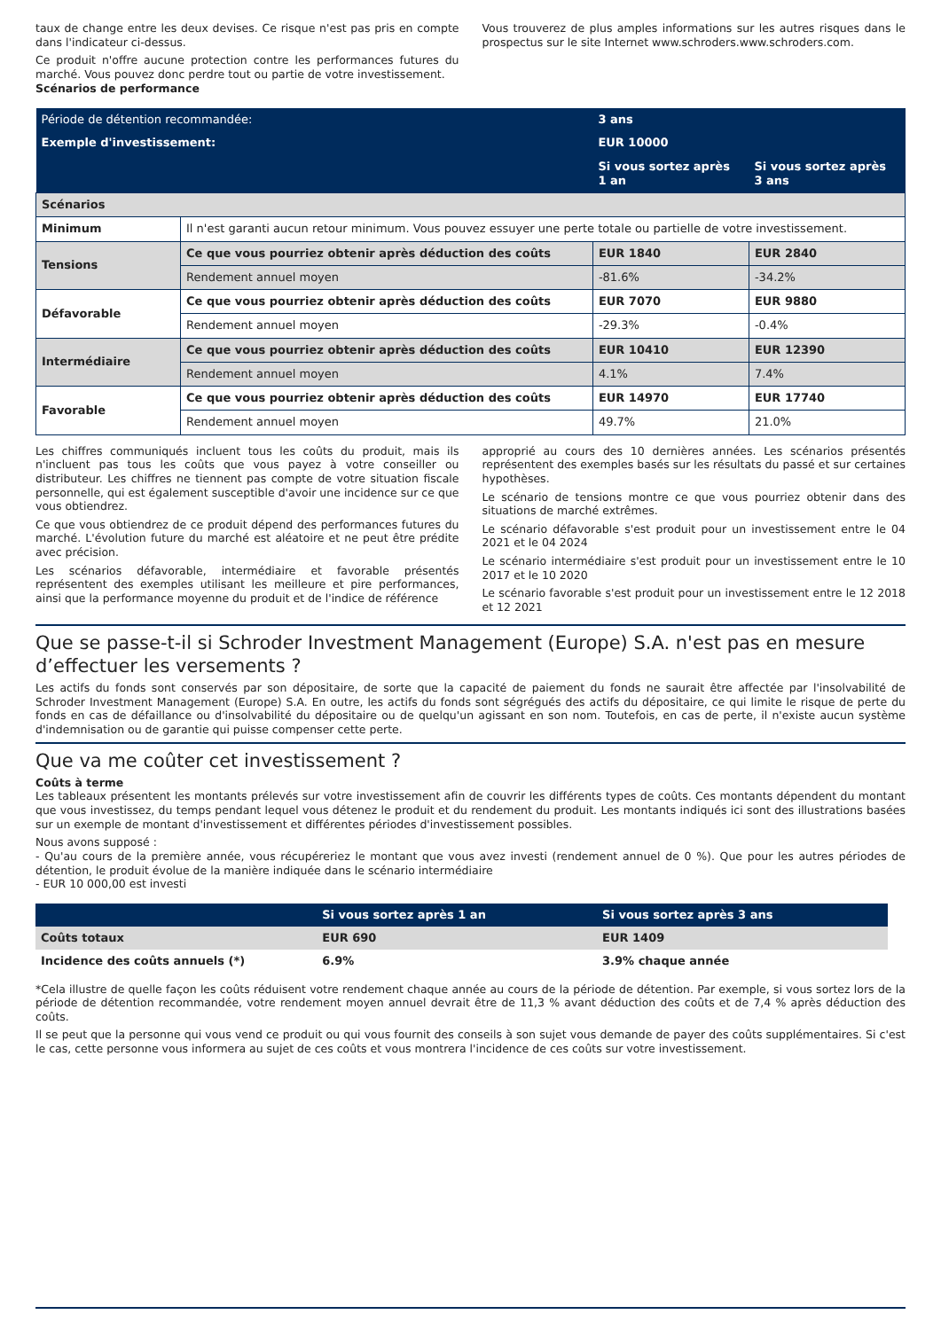taux de change entre les deux devises. Ce risque n'est pas pris en compte dans l'indicateur ci-dessus.
Ce produit n'offre aucune protection contre les performances futures du marché. Vous pouvez donc perdre tout ou partie de votre investissement.
Scénarios de performance
Vous trouverez de plus amples informations sur les autres risques dans le prospectus sur le site Internet www.schroders.www.schroders.com.
| Période de détention recommandée: | | 3 ans | |
| Exemple d'investissement: | | EUR 10000 | |
| | | Si vous sortez après 1 an | Si vous sortez après 3 ans |
| Scénarios | | | |
| Minimum | Il n'est garanti aucun retour minimum. Vous pouvez essuyer une perte totale ou partielle de votre investissement. | | |
| Tensions | Ce que vous pourriez obtenir après déduction des coûts | EUR 1840 | EUR 2840 |
| | Rendement annuel moyen | -81.6% | -34.2% |
| Défavorable | Ce que vous pourriez obtenir après déduction des coûts | EUR 7070 | EUR 9880 |
| | Rendement annuel moyen | -29.3% | -0.4% |
| Intermédiaire | Ce que vous pourriez obtenir après déduction des coûts | EUR 10410 | EUR 12390 |
| | Rendement annuel moyen | 4.1% | 7.4% |
| Favorable | Ce que vous pourriez obtenir après déduction des coûts | EUR 14970 | EUR 17740 |
| | Rendement annuel moyen | 49.7% | 21.0% |
Les chiffres communiqués incluent tous les coûts du produit, mais ils n'incluent pas tous les coûts que vous payez à votre conseiller ou distributeur. Les chiffres ne tiennent pas compte de votre situation fiscale personnelle, qui est également susceptible d'avoir une incidence sur ce que vous obtiendrez.
Ce que vous obtiendrez de ce produit dépend des performances futures du marché. L'évolution future du marché est aléatoire et ne peut être prédite avec précision.
Les scénarios défavorable, intermédiaire et favorable présentés représentent des exemples utilisant les meilleure et pire performances, ainsi que la performance moyenne du produit et de l'indice de référence
approprié au cours des 10 dernières années. Les scénarios présentés représentent des exemples basés sur les résultats du passé et sur certaines hypothèses.
Le scénario de tensions montre ce que vous pourriez obtenir dans des situations de marché extrêmes.
Le scénario défavorable s'est produit pour un investissement entre le 04 2021 et le 04 2024
Le scénario intermédiaire s'est produit pour un investissement entre le 10 2017 et le 10 2020
Le scénario favorable s'est produit pour un investissement entre le 12 2018 et 12 2021
Que se passe-t-il si Schroder Investment Management (Europe) S.A. n'est pas en mesure d’effectuer les versements ?
Les actifs du fonds sont conservés par son dépositaire, de sorte que la capacité de paiement du fonds ne saurait être affectée par l'insolvabilité de Schroder Investment Management (Europe) S.A. En outre, les actifs du fonds sont ségrégués des actifs du dépositaire, ce qui limite le risque de perte du fonds en cas de défaillance ou d'insolvabilité du dépositaire ou de quelqu'un agissant en son nom. Toutefois, en cas de perte, il n'existe aucun système d'indemnisation ou de garantie qui puisse compenser cette perte.
Que va me coûter cet investissement ?
Coûts à terme
Les tableaux présentent les montants prélevés sur votre investissement afin de couvrir les différents types de coûts. Ces montants dépendent du montant que vous investissez, du temps pendant lequel vous détenez le produit et du rendement du produit. Les montants indiqués ici sont des illustrations basées sur un exemple de montant d'investissement et différentes périodes d'investissement possibles.
Nous avons supposé :
- Qu'au cours de la première année, vous récupéreriez le montant que vous avez investi (rendement annuel de 0 %). Que pour les autres périodes de détention, le produit évolue de la manière indiquée dans le scénario intermédiaire
- EUR 10 000,00 est investi
| | Si vous sortez après 1 an | Si vous sortez après 3 ans |
| --- | --- | --- |
| Coûts totaux | EUR 690 | EUR 1409 |
| Incidence des coûts annuels (*) | 6.9% | 3.9% chaque année |
*Cela illustre de quelle façon les coûts réduisent votre rendement chaque année au cours de la période de détention. Par exemple, si vous sortez lors de la période de détention recommandée, votre rendement moyen annuel devrait être de 11,3 % avant déduction des coûts et de 7,4 % après déduction des coûts.
Il se peut que la personne qui vous vend ce produit ou qui vous fournit des conseils à son sujet vous demande de payer des coûts supplémentaires. Si c'est le cas, cette personne vous informera au sujet de ces coûts et vous montrera l'incidence de ces coûts sur votre investissement.